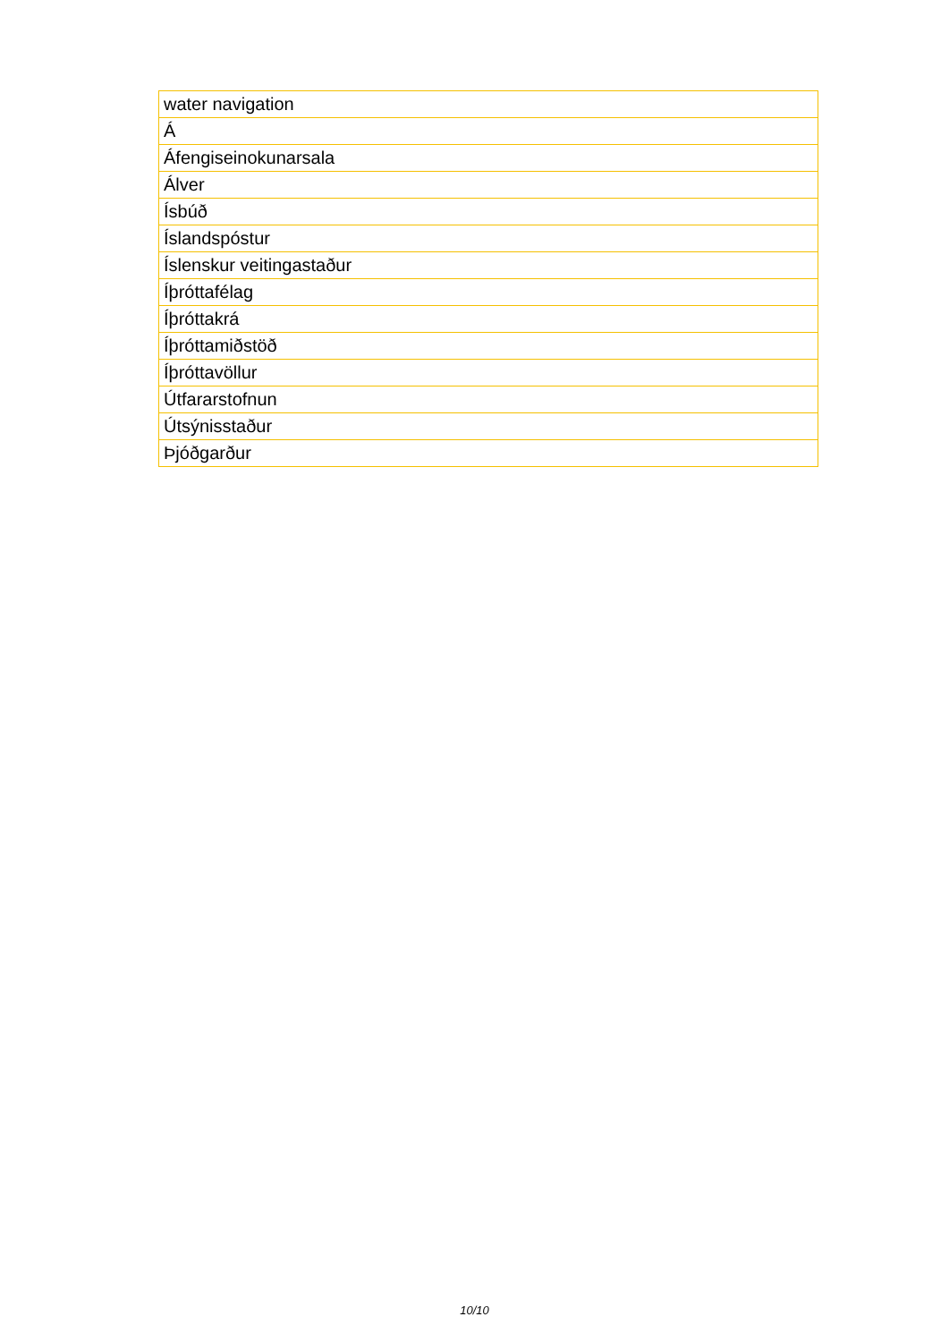| water navigation |
| Á |
| Áfengiseinokunarsala |
| Álver |
| Ísbúð |
| Íslandspóstur |
| Íslenskur veitingastaður |
| Íþróttafélag |
| Íþróttakrá |
| Íþróttamiðstöð |
| Íþróttavöllur |
| Útfararstofnun |
| Útsýnisstaður |
| Þjóðgarður |
10/10